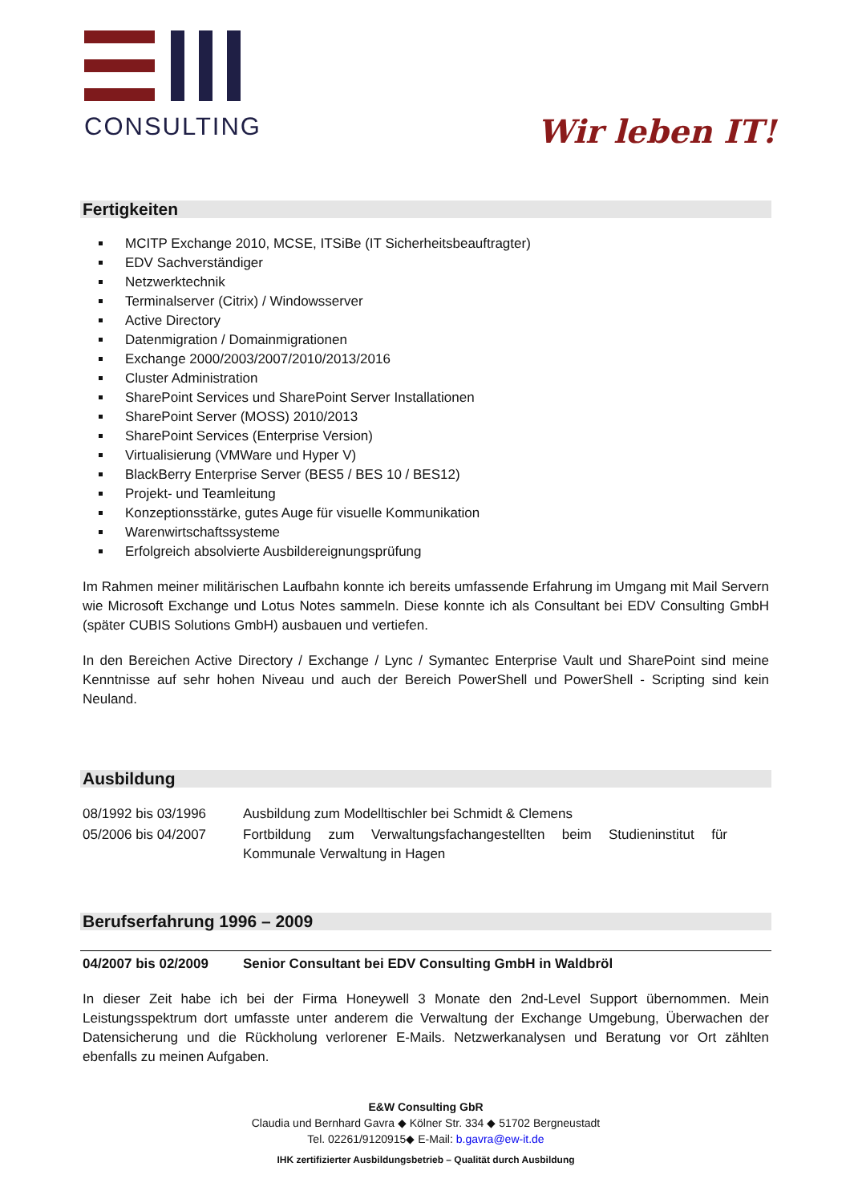CONSULTING
Wir leben IT!
Fertigkeiten
MCITP Exchange 2010, MCSE, ITSiBe (IT Sicherheitsbeauftragter)
EDV Sachverständiger
Netzwerktechnik
Terminalserver (Citrix) / Windowsserver
Active Directory
Datenmigration / Domainmigrationen
Exchange 2000/2003/2007/2010/2013/2016
Cluster Administration
SharePoint Services und SharePoint Server Installationen
SharePoint Server (MOSS) 2010/2013
SharePoint Services (Enterprise Version)
Virtualisierung (VMWare und Hyper V)
BlackBerry Enterprise Server (BES5 / BES 10 / BES12)
Projekt- und Teamleitung
Konzeptionsstärke, gutes Auge für visuelle Kommunikation
Warenwirtschaftssysteme
Erfolgreich absolvierte Ausbildereignungsprüfung
Im Rahmen meiner militärischen Laufbahn konnte ich bereits umfassende Erfahrung im Umgang mit Mail Servern wie Microsoft Exchange und Lotus Notes sammeln. Diese konnte ich als Consultant bei EDV Consulting GmbH (später CUBIS Solutions GmbH) ausbauen und vertiefen.
In den Bereichen Active Directory / Exchange / Lync / Symantec Enterprise Vault und SharePoint sind meine Kenntnisse auf sehr hohen Niveau und auch der Bereich PowerShell und PowerShell - Scripting sind kein Neuland.
Ausbildung
| 08/1992 bis 03/1996 | Ausbildung zum Modelltischler bei Schmidt & Clemens |
| 05/2006 bis 04/2007 | Fortbildung zum Verwaltungsfachangestellten beim Studieninstitut für Kommunale Verwaltung in Hagen |
Berufserfahrung 1996 – 2009
04/2007 bis 02/2009 Senior Consultant bei EDV Consulting GmbH in Waldbröl
In dieser Zeit habe ich bei der Firma Honeywell 3 Monate den 2nd-Level Support übernommen. Mein Leistungsspektrum dort umfasste unter anderem die Verwaltung der Exchange Umgebung, Überwachen der Datensicherung und die Rückholung verlorener E-Mails. Netzwerkanalysen und Beratung vor Ort zählten ebenfalls zu meinen Aufgaben.
E&W Consulting GbR
Claudia und Bernhard Gavra ◆ Kölner Str. 334 ◆ 51702 Bergneustadt
Tel. 02261/9120915◆ E-Mail: b.gavra@ew-it.de
IHK zertifizierter Ausbildungsbetrieb – Qualität durch Ausbildung